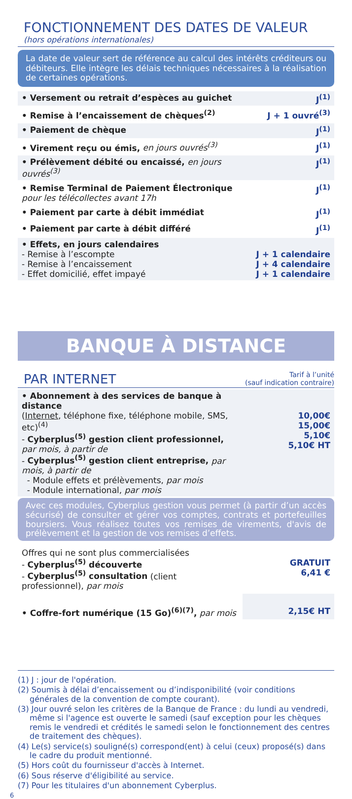FONCTIONNEMENT DES DATES DE VALEUR
(hors opérations internationales)
La date de valeur sert de référence au calcul des intérêts créditeurs ou débiteurs. Elle intègre les délais techniques nécessaires à la réalisation de certaines opérations.
| • Versement ou retrait d’espèces au guichet | J<sup>(1)</sup> |
| • Remise à l’encaissement de chèques<sup>(2)</sup> | J + 1 ouvré<sup>(3)</sup> |
| • Paiement de chèque | J<sup>(1)</sup> |
| • Virement reçu ou émis, en jours ouvrés<sup>(3)</sup> | J<sup>(1)</sup> |
| • Prélèvement débité ou encaissé, en jours ouvrés<sup>(3)</sup> | J<sup>(1)</sup> |
| • Remise Terminal de Paiement Électronique pour les télécollectes avant 17h | J<sup>(1)</sup> |
| • Paiement par carte à débit immédiat | J<sup>(1)</sup> |
| • Paiement par carte à débit différé | J<sup>(1)</sup> |
| • Effets, en jours calendaires - Remise à l’escompte - Remise à l’encaissement - Effet domicilié, effet impayé | J + 1 calendaire J + 4 calendaire J + 1 calendaire |
BANQUE À DISTANCE
PAR INTERNET Tarif à l’unité
(sauf indication contraire)
| • Abonnement à des services de banque à distance ( Internet , téléphone fixe, téléphone mobile, SMS, etc)<sup>(4)</sup> - Cyberplus<sup>(5)</sup> gestion client professionnel, par mois, à partir de - Cyberplus<sup>(5)</sup> gestion client entreprise, par mois, à partir de - Module effets et prélèvements, par mois - Module international, par mois | 10,00€ 15,00€ 5,10€ 5,10€ HT |
Avec ces modules, Cyberplus gestion vous permet (à partir d’un accès sécurisé) de consulter et gérer vos comptes, contrats et portefeuilles boursiers. Vous réalisez toutes vos remises de virements, d'avis de prélèvement et la gestion de vos remises d’effets.
| Offres qui ne sont plus commercialisées - Cyberplus<sup>(5)</sup> découverte - Cyberplus<sup>(5)</sup> consultation (client professionnel), par mois | GRATUIT 6,41 € |
| • Coffre-fort numérique (15 Go)<sup>(6)(7)</sup>, par mois | 2,15€ HT |
(1) J : jour de l'opération.
(2) Soumis à délai d’encaissement ou d’indisponibilité (voir conditions générales de la convention de compte courant).
(3) Jour ouvré selon les critères de la Banque de France : du lundi au vendredi, même si l'agence est ouverte le samedi (sauf exception pour les chèques remis le vendredi et crédités le samedi selon le fonctionnement des centres de traitement des chèques).
(4) Le(s) service(s) souligné(s) correspond(ent) à celui (ceux) proposé(s) dans le cadre du produit mentionné.
(5) Hors coût du fournisseur d'accès à Internet.
(6) Sous réserve d'éligibilité au service.
(7) Pour les titulaires d'un abonnement Cyberplus.
6